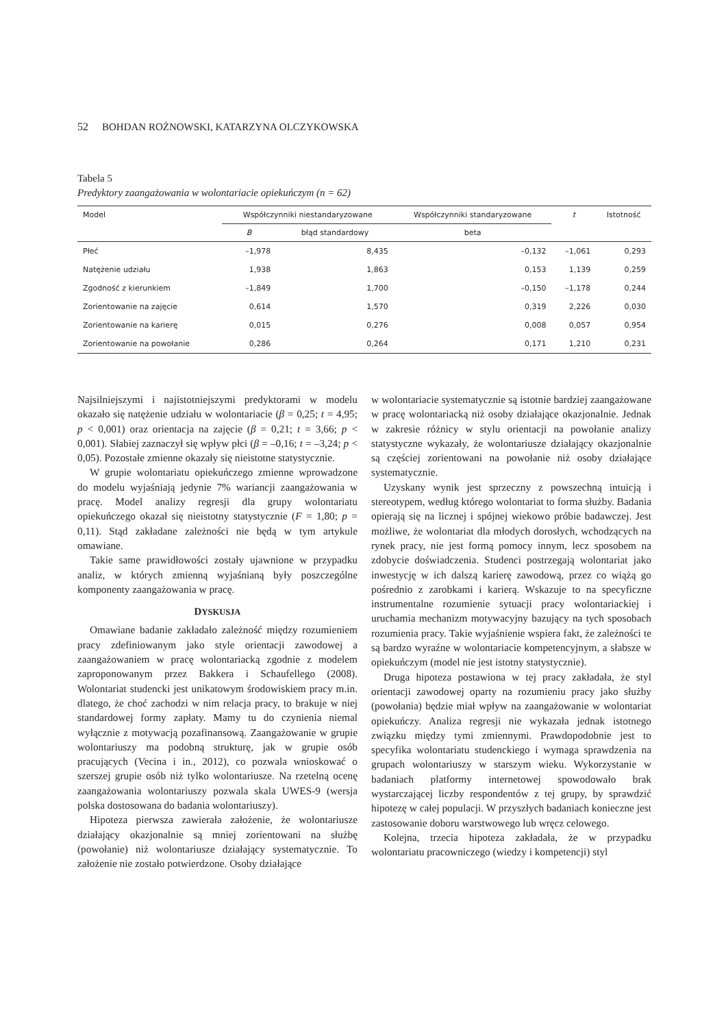52 BOHDAN ROŻNOWSKI, KATARZYNA OLCZYKOWSKA
Tabela 5
Predyktory zaangażowania w wolontariacie opiekuńczym (n = 62)
| Model | Współczynniki niestandaryzowane | | Współczynniki standaryzowane | t | Istotność |
| --- | --- | --- | --- | --- | --- |
| | B | błąd standardowy | beta | | |
| Płeć | –1,978 | 8,435 | –0,132 | –1,061 | 0,293 |
| Natężenie udziału | 1,938 | 1,863 | 0,153 | 1,139 | 0,259 |
| Zgodność z kierunkiem | –1,849 | 1,700 | –0,150 | –1,178 | 0,244 |
| Zorientowanie na zajęcie | 0,614 | 1,570 | 0,319 | 2,226 | 0,030 |
| Zorientowanie na karierę | 0,015 | 0,276 | 0,008 | 0,057 | 0,954 |
| Zorientowanie na powołanie | 0,286 | 0,264 | 0,171 | 1,210 | 0,231 |
Najsilniejszymi i najistotniejszymi predyktorami w modelu okazało się natężenie udziału w wolontariacie (β = 0,25; t = 4,95; p < 0,001) oraz orientacja na zajęcie (β = 0,21; t = 3,66; p < 0,001). Słabiej zaznaczył się wpływ płci (β = –0,16; t = –3,24; p < 0,05). Pozostałe zmienne okazały się nieistotne statystycznie.
W grupie wolontariatu opiekuńczego zmienne wprowadzone do modelu wyjaśniają jedynie 7% wariancji zaangażowania w pracę. Model analizy regresji dla grupy wolontariatu opiekuńczego okazał się nieistotny statystycznie (F = 1,80; p = 0,11). Stąd zakładane zależności nie będą w tym artykule omawiane.
Takie same prawidłowości zostały ujawnione w przypadku analiz, w których zmienną wyjaśnianą były poszczególne komponenty zaangażowania w pracę.
DYSKUSJA
Omawiane badanie zakładało zależność między rozumieniem pracy zdefiniowanym jako style orientacji zawodowej a zaangażowaniem w pracę wolontariacką zgodnie z modelem zaproponowanym przez Bakkera i Schaufellego (2008). Wolontariat studencki jest unikatowym środowiskiem pracy m.in. dlatego, że choć zachodzi w nim relacja pracy, to brakuje w niej standardowej formy zapłaty. Mamy tu do czynienia niemal wyłącznie z motywacją pozafinansową. Zaangażowanie w grupie wolontariuszy ma podobną strukturę, jak w grupie osób pracujących (Vecina i in., 2012), co pozwala wnioskować o szerszej grupie osób niż tylko wolontariusze. Na rzetelną ocenę zaangażowania wolontariuszy pozwala skala UWES-9 (wersja polska dostosowana do badania wolontariuszy).
Hipoteza pierwsza zawierała założenie, że wolontariusze działający okazjonalnie są mniej zorientowani na służbę (powołanie) niż wolontariusze działający systematycznie. To założenie nie zostało potwierdzone. Osoby działające
w wolontariacie systematycznie są istotnie bardziej zaangażowane w pracę wolontariacką niż osoby działające okazjonalnie. Jednak w zakresie różnicy w stylu orientacji na powołanie analizy statystyczne wykazały, że wolontariusze działający okazjonalnie są częściej zorientowani na powołanie niż osoby działające systematycznie.
Uzyskany wynik jest sprzeczny z powszechną intuicją i stereotypem, według którego wolontariat to forma służby. Badania opierają się na licznej i spójnej wiekowo próbie badawczej. Jest możliwe, że wolontariat dla młodych dorosłych, wchodzących na rynek pracy, nie jest formą pomocy innym, lecz sposobem na zdobycie doświadczenia. Studenci postrzegają wolontariat jako inwestycję w ich dalszą karierę zawodową, przez co wiążą go pośrednio z zarobkami i karierą. Wskazuje to na specyficzne instrumentalne rozumienie sytuacji pracy wolontariackiej i uruchamia mechanizm motywacyjny bazujący na tych sposobach rozumienia pracy. Takie wyjaśnienie wspiera fakt, że zależności te są bardzo wyraźne w wolontariacie kompetencyjnym, a słabsze w opiekuńczym (model nie jest istotny statystycznie).
Druga hipoteza postawiona w tej pracy zakładała, że styl orientacji zawodowej oparty na rozumieniu pracy jako służby (powołania) będzie miał wpływ na zaangażowanie w wolontariat opiekuńczy. Analiza regresji nie wykazała jednak istotnego związku między tymi zmiennymi. Prawdopodobnie jest to specyfika wolontariatu studenckiego i wymaga sprawdzenia na grupach wolontariuszy w starszym wieku. Wykorzystanie w badaniach platformy internetowej spowodowało brak wystarczającej liczby respondentów z tej grupy, by sprawdzić hipotezę w całej populacji. W przyszłych badaniach konieczne jest zastosowanie doboru warstwowego lub wręcz celowego.
Kolejna, trzecia hipoteza zakładała, że w przypadku wolontariatu pracowniczego (wiedzy i kompetencji) styl